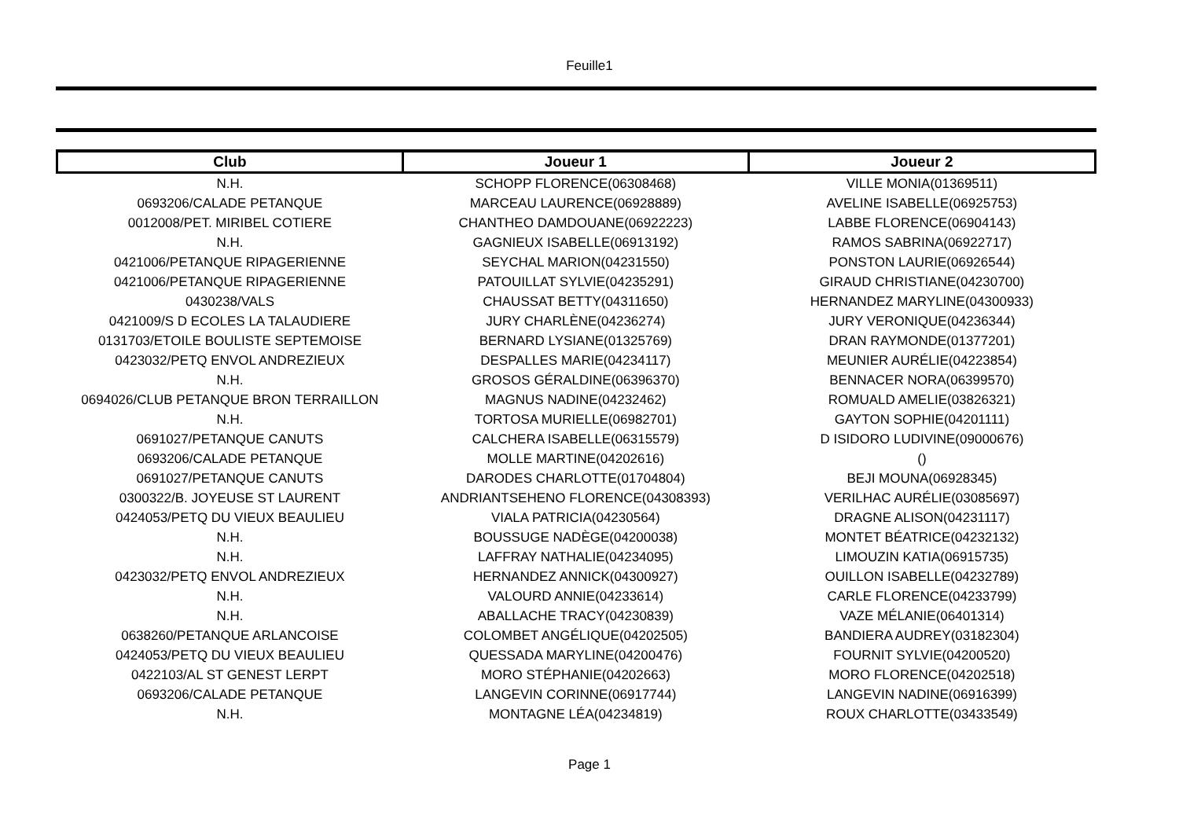Feuille1
| Club | Joueur 1 | Joueur 2 |
| --- | --- | --- |
| N.H. | SCHOPP FLORENCE(06308468) | VILLE MONIA(01369511) |
| 0693206/CALADE PETANQUE | MARCEAU LAURENCE(06928889) | AVELINE ISABELLE(06925753) |
| 0012008/PET. MIRIBEL COTIERE | CHANTHEO DAMDOUANE(06922223) | LABBE FLORENCE(06904143) |
| N.H. | GAGNIEUX ISABELLE(06913192) | RAMOS SABRINA(06922717) |
| 0421006/PETANQUE RIPAGERIENNE | SEYCHAL MARION(04231550) | PONSTON LAURIE(06926544) |
| 0421006/PETANQUE RIPAGERIENNE | PATOUILLAT SYLVIE(04235291) | GIRAUD CHRISTIANE(04230700) |
| 0430238/VALS | CHAUSSAT BETTY(04311650) | HERNANDEZ MARYLINE(04300933) |
| 0421009/S D ECOLES LA TALAUDIERE | JURY CHARLÈNE(04236274) | JURY VERONIQUE(04236344) |
| 0131703/ETOILE BOULISTE SEPTEMOISE | BERNARD LYSIANE(01325769) | DRAN RAYMONDE(01377201) |
| 0423032/PETQ ENVOL ANDREZIEUX | DESPALLES MARIE(04234117) | MEUNIER AURÉLIE(04223854) |
| N.H. | GROSOS GÉRALDINE(06396370) | BENNACER NORA(06399570) |
| 0694026/CLUB PETANQUE BRON TERRAILLON | MAGNUS NADINE(04232462) | ROMUALD AMELIE(03826321) |
| N.H. | TORTOSA MURIELLE(06982701) | GAYTON SOPHIE(04201111) |
| 0691027/PETANQUE CANUTS | CALCHERA ISABELLE(06315579) | D ISIDORO LUDIVINE(09000676) |
| 0693206/CALADE PETANQUE | MOLLE MARTINE(04202616) | () |
| 0691027/PETANQUE CANUTS | DARODES CHARLOTTE(01704804) | BEJI MOUNA(06928345) |
| 0300322/B. JOYEUSE ST LAURENT | ANDRIANTSEHENO FLORENCE(04308393) | VERILHAC AURÉLIE(03085697) |
| 0424053/PETQ DU VIEUX BEAULIEU | VIALA PATRICIA(04230564) | DRAGNE ALISON(04231117) |
| N.H. | BOUSSUGE NADÈGE(04200038) | MONTET BÉATRICE(04232132) |
| N.H. | LAFFRAY NATHALIE(04234095) | LIMOUZIN KATIA(06915735) |
| 0423032/PETQ ENVOL ANDREZIEUX | HERNANDEZ ANNICK(04300927) | OUILLON ISABELLE(04232789) |
| N.H. | VALOURD ANNIE(04233614) | CARLE FLORENCE(04233799) |
| N.H. | ABALLACHE TRACY(04230839) | VAZE MÉLANIE(06401314) |
| 0638260/PETANQUE ARLANCOISE | COLOMBET ANGÉLIQUE(04202505) | BANDIERA AUDREY(03182304) |
| 0424053/PETQ DU VIEUX BEAULIEU | QUESSADA MARYLINE(04200476) | FOURNIT SYLVIE(04200520) |
| 0422103/AL ST GENEST LERPT | MORO STÉPHANIE(04202663) | MORO FLORENCE(04202518) |
| 0693206/CALADE PETANQUE | LANGEVIN CORINNE(06917744) | LANGEVIN NADINE(06916399) |
| N.H. | MONTAGNE LÉA(04234819) | ROUX CHARLOTTE(03433549) |
Page 1